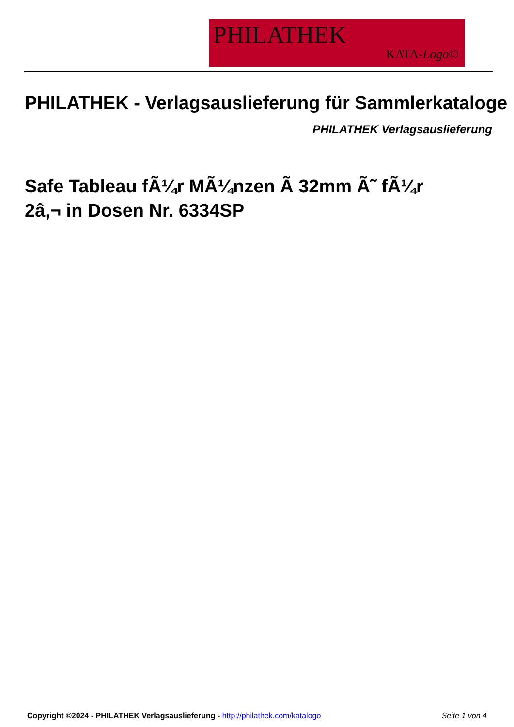PHILATHEK
KATA-Logo©
PHILATHEK - Verlagsauslieferung für Sammlerkataloge
PHILATHEK Verlagsauslieferung
Safe Tableau fÃ¼r MÃ¼nzen Ã 32mm Ã˜ fÃ¼r 2â‚¬ in Dosen Nr. 6334SP
Copyright ©2024 - PHILATHEK Verlagsauslieferung - http://philathek.com/katalogo Seite 1 von 4